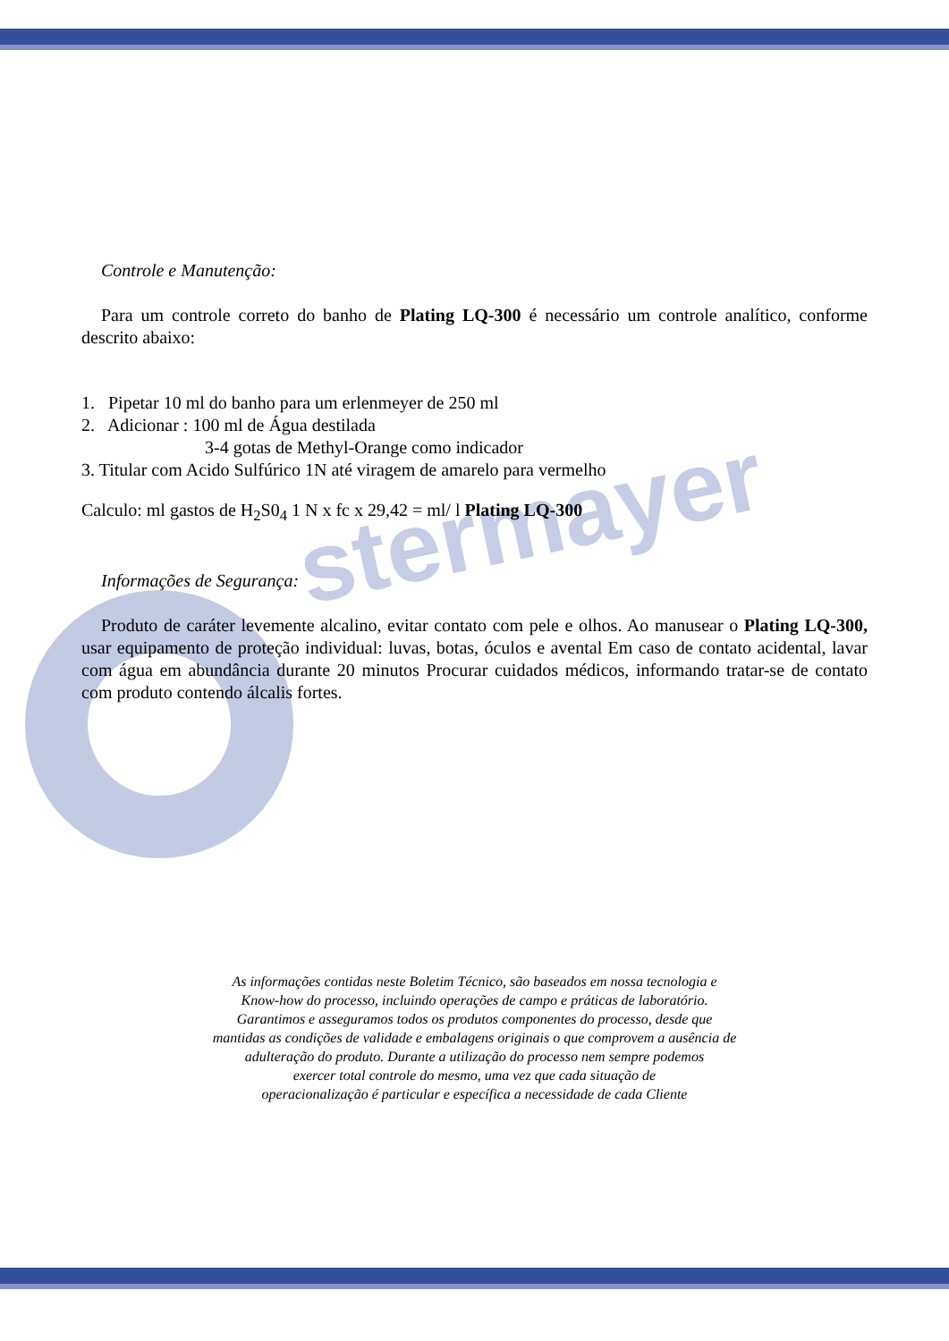stermayer
Controle e Manutenção:
Para um controle correto do banho de Plating LQ-300 é necessário um controle analítico, conforme descrito abaixo:
1. Pipetar 10 ml do banho para um erlenmeyer de 250 ml
2. Adicionar : 100 ml de Água destilada
3-4 gotas de Methyl-Orange como indicador
3. Titular com Acido Sulfúrico 1N até viragem de amarelo para vermelho
Calculo: ml gastos de H<sub>2</sub>S0<sub>4</sub> 1 N x fc x 29,42 = ml/ l Plating LQ-300
Informações de Segurança:
Produto de caráter levemente alcalino, evitar contato com pele e olhos. Ao manusear o Plating LQ-300, usar equipamento de proteção individual: luvas, botas, óculos e avental Em caso de contato acidental, lavar com água em abundância durante 20 minutos Procurar cuidados médicos, informando tratar-se de contato com produto contendo álcalis fortes.
As informações contidas neste Boletim Técnico, são baseados em nossa tecnologia e
Know-how do processo, incluindo operações de campo e práticas de laboratório.
Garantimos e asseguramos todos os produtos componentes do processo, desde que
mantidas as condições de validade e embalagens originais o que comprovem a ausência de
adulteração do produto. Durante a utilização do processo nem sempre podemos
exercer total controle do mesmo, uma vez que cada situação de
operacionalização é particular e específica a necessidade de cada Cliente